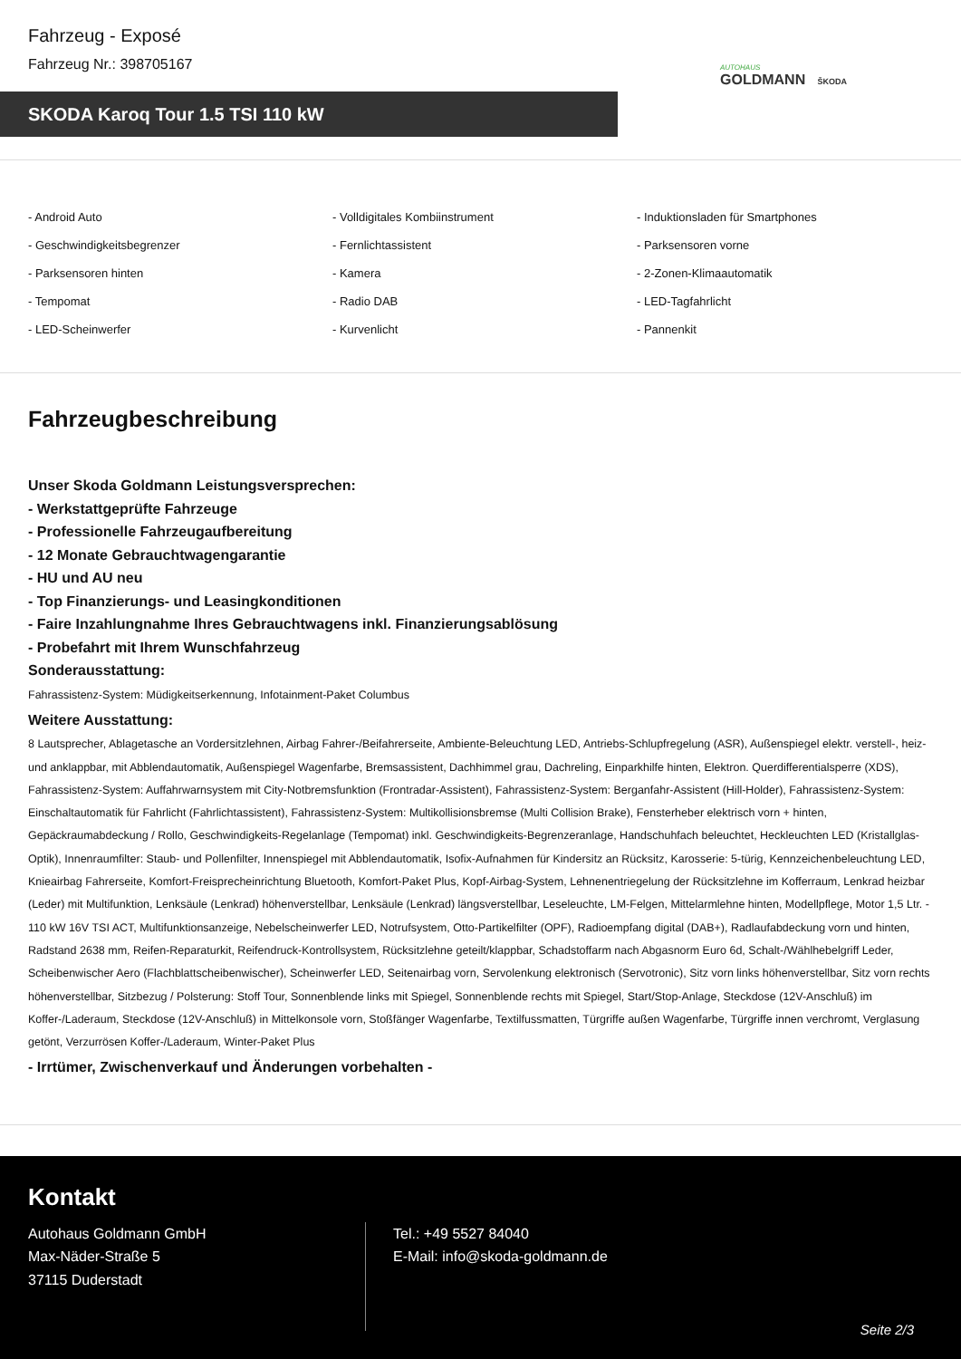Fahrzeug - Exposé
Fahrzeug Nr.: 398705167
SKODA Karoq Tour 1.5 TSI 110 kW
AUTOHAUS
GOLDMANN ŠKODA
- Android Auto
- Volldigitales Kombiinstrument
- Induktionsladen für Smartphones
- Geschwindigkeitsbegrenzer
- Fernlichtassistent
- Parksensoren vorne
- Parksensoren hinten
- Kamera
- 2-Zonen-Klimaautomatik
- Tempomat
- Radio DAB
- LED-Tagfahrlicht
- LED-Scheinwerfer
- Kurvenlicht
- Pannenkit
Fahrzeugbeschreibung
Unser Skoda Goldmann Leistungsversprechen:
- Werkstattgeprüfte Fahrzeuge
- Professionelle Fahrzeugaufbereitung
- 12 Monate Gebrauchtwagengarantie
- HU und AU neu
- Top Finanzierungs- und Leasingkonditionen
- Faire Inzahlungnahme Ihres Gebrauchtwagens inkl. Finanzierungsablösung
- Probefahrt mit Ihrem Wunschfahrzeug
Sonderausstattung:
Fahrassistenz-System: Müdigkeitserkennung, Infotainment-Paket Columbus
Weitere Ausstattung:
8 Lautsprecher, Ablagetasche an Vordersitzlehnen, Airbag Fahrer-/Beifahrerseite, Ambiente-Beleuchtung LED, Antriebs-Schlupfregelung (ASR), Außenspiegel elektr. verstell-, heiz- und anklappbar, mit Abblendautomatik, Außenspiegel Wagenfarbe, Bremsassistent, Dachhimmel grau, Dachreling, Einparkhilfe hinten, Elektron. Querdifferentialsperre (XDS), Fahrassistenz-System: Auffahrwarnsystem mit City-Notbremsfunktion (Frontradar-Assistent), Fahrassistenz-System: Berganfahr-Assistent (Hill-Holder), Fahrassistenz-System: Einschaltautomatik für Fahrlicht (Fahrlichtassistent), Fahrassistenz-System: Multikollisionsbremse (Multi Collision Brake), Fensterheber elektrisch vorn + hinten, Gepäckraumabdeckung / Rollo, Geschwindigkeits-Regelanlage (Tempomat) inkl. Geschwindigkeits-Begrenzeranlage, Handschuhfach beleuchtet, Heckleuchten LED (Kristallglas-Optik), Innenraumfilter: Staub- und Pollenfilter, Innenspiegel mit Abblendautomatik, Isofix-Aufnahmen für Kindersitz an Rücksitz, Karosserie: 5-türig, Kennzeichenbeleuchtung LED, Knieairbag Fahrerseite, Komfort-Freisprecheinrichtung Bluetooth, Komfort-Paket Plus, Kopf-Airbag-System, Lehnenentriegelung der Rücksitzlehne im Kofferraum, Lenkrad heizbar (Leder) mit Multifunktion, Lenksäule (Lenkrad) höhenverstellbar, Lenksäule (Lenkrad) längsverstellbar, Leseleuchte, LM-Felgen, Mittelarmlehne hinten, Modellpflege, Motor 1,5 Ltr. - 110 kW 16V TSI ACT, Multifunktionsanzeige, Nebelscheinwerfer LED, Notrufsystem, Otto-Partikelfilter (OPF), Radioempfang digital (DAB+), Radlaufabdeckung vorn und hinten, Radstand 2638 mm, Reifen-Reparaturkit, Reifendruck-Kontrollsystem, Rücksitzlehne geteilt/klappbar, Schadstoffarm nach Abgasnorm Euro 6d, Schalt-/Wählhebelgriff Leder, Scheibenwischer Aero (Flachblattscheibenwischer), Scheinwerfer LED, Seitenairbag vorn, Servolenkung elektronisch (Servotronic), Sitz vorn links höhenverstellbar, Sitz vorn rechts höhenverstellbar, Sitzbezug / Polsterung: Stoff Tour, Sonnenblende links mit Spiegel, Sonnenblende rechts mit Spiegel, Start/Stop-Anlage, Steckdose (12V-Anschluß) im Koffer-/Laderaum, Steckdose (12V-Anschluß) in Mittelkonsole vorn, Stoßfänger Wagenfarbe, Textilfussmatten, Türgriffe außen Wagenfarbe, Türgriffe innen verchromt, Verglasung getönt, Verzurrösen Koffer-/Laderaum, Winter-Paket Plus
- Irrtümer, Zwischenverkauf und Änderungen vorbehalten -
Kontakt
Autohaus Goldmann GmbH
Max-Näder-Straße 5
37115 Duderstadt
Tel.: +49 5527 84040
E-Mail: info@skoda-goldmann.de
Seite 2/3